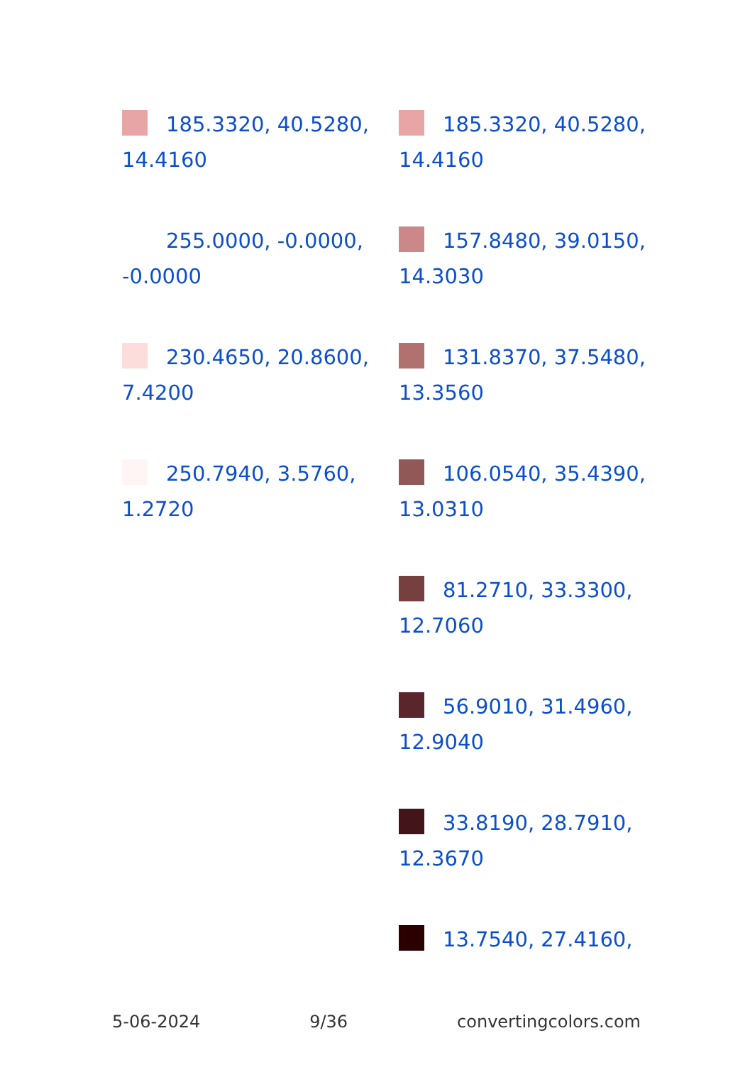185.3320, 40.5280, 14.4160
255.0000, -0.0000, -0.0000
230.4650, 20.8600, 7.4200
250.7940, 3.5760, 1.2720
185.3320, 40.5280, 14.4160
157.8480, 39.0150, 14.3030
131.8370, 37.5480, 13.3560
106.0540, 35.4390, 13.0310
81.2710, 33.3300, 12.7060
56.9010, 31.4960, 12.9040
33.8190, 28.7910, 12.3670
13.7540, 27.4160,
5-06-2024 9/36 convertingcolors.com